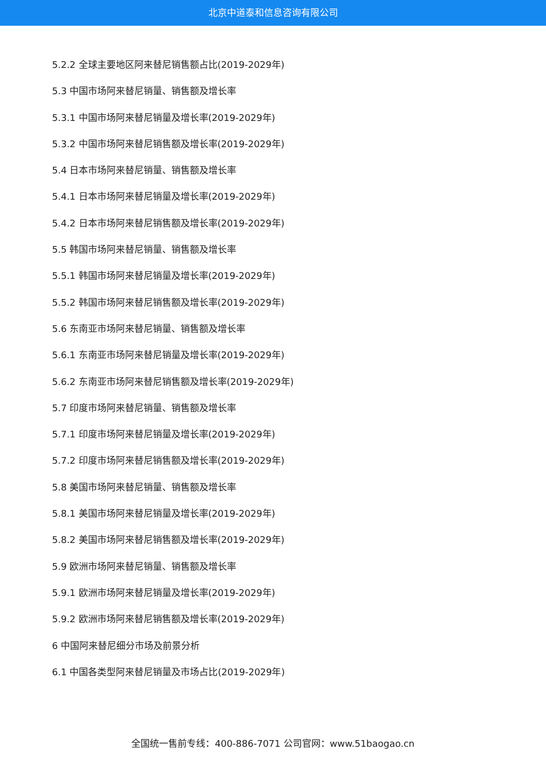北京中道泰和信息咨询有限公司
5.2.2 全球主要地区阿来替尼销售额占比(2019-2029年)
5.3 中国市场阿来替尼销量、销售额及增长率
5.3.1 中国市场阿来替尼销量及增长率(2019-2029年)
5.3.2 中国市场阿来替尼销售额及增长率(2019-2029年)
5.4 日本市场阿来替尼销量、销售额及增长率
5.4.1 日本市场阿来替尼销量及增长率(2019-2029年)
5.4.2 日本市场阿来替尼销售额及增长率(2019-2029年)
5.5 韩国市场阿来替尼销量、销售额及增长率
5.5.1 韩国市场阿来替尼销量及增长率(2019-2029年)
5.5.2 韩国市场阿来替尼销售额及增长率(2019-2029年)
5.6 东南亚市场阿来替尼销量、销售额及增长率
5.6.1 东南亚市场阿来替尼销量及增长率(2019-2029年)
5.6.2 东南亚市场阿来替尼销售额及增长率(2019-2029年)
5.7 印度市场阿来替尼销量、销售额及增长率
5.7.1 印度市场阿来替尼销量及增长率(2019-2029年)
5.7.2 印度市场阿来替尼销售额及增长率(2019-2029年)
5.8 美国市场阿来替尼销量、销售额及增长率
5.8.1 美国市场阿来替尼销量及增长率(2019-2029年)
5.8.2 美国市场阿来替尼销售额及增长率(2019-2029年)
5.9 欧洲市场阿来替尼销量、销售额及增长率
5.9.1 欧洲市场阿来替尼销量及增长率(2019-2029年)
5.9.2 欧洲市场阿来替尼销售额及增长率(2019-2029年)
6 中国阿来替尼细分市场及前景分析
6.1 中国各类型阿来替尼销量及市场占比(2019-2029年)
全国统一售前专线：400-886-7071 公司官网：www.51baogao.cn